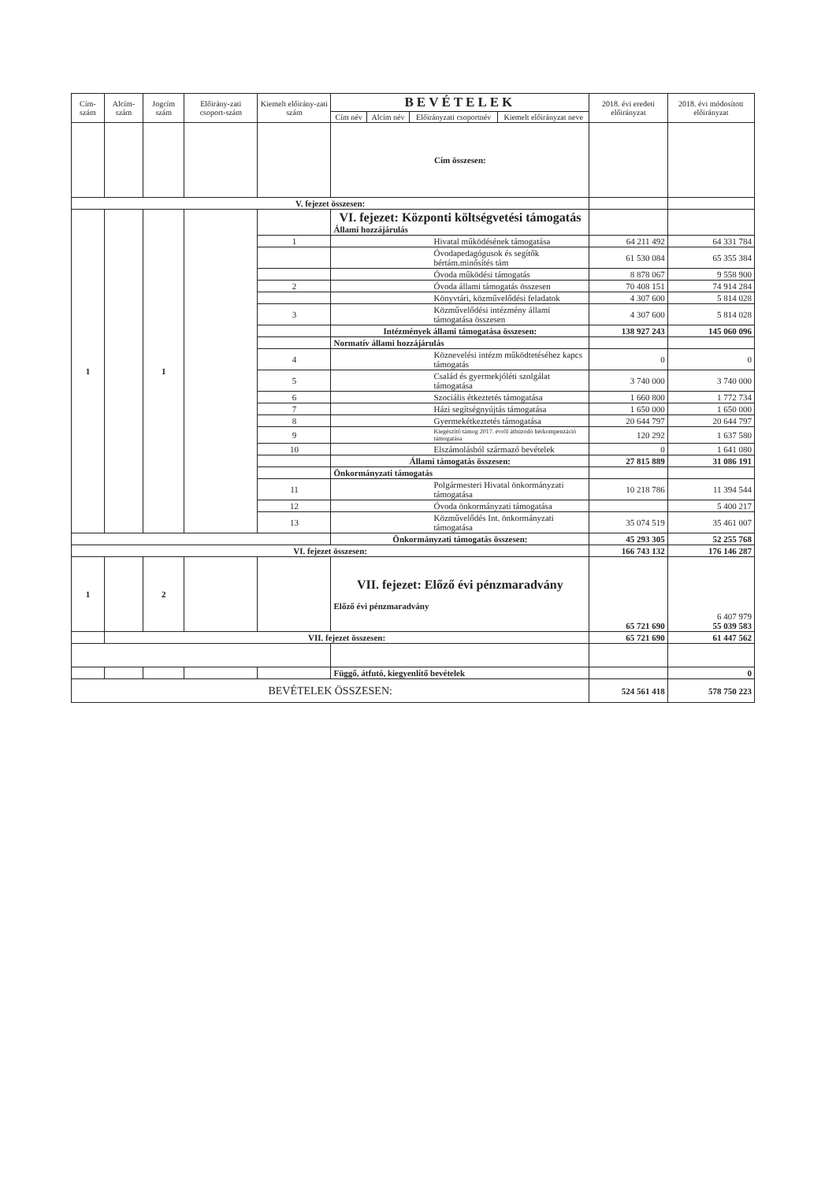| Cím-szám | Alcím-szám | Jogcím szám | Előirány-zati csoport-szám | Kiemelt előirány-zati szám | BEVÉTELEK | | | | 2018. évi eredeti előirányzat | 2018. évi módosított előirányzat |
| --- | --- | --- | --- | --- | --- | --- | --- | --- | --- | --- |
| | | | | | Cím név | Alcím név | Előirányzati csoportnév | Kiemelt előirányzat neve | | |
| | | | | | Cím összesen: | | | | | |
| V. fejezet összesen: | | | | | | | | | | |
| 1 | | 1 | | | VI. fejezet: Központi költségvetési támogatás Állami hozzájárulás | | | | | |
| | | | | 1 | Hivatal működésének támogatása | | | | 64 211 492 | 64 331 784 |
| | | | | | Óvodapedagógusok és segítők bértám.minősítés tám | | | | 61 530 084 | 65 355 384 |
| | | | | | Óvoda működési támogatás | | | | 8 878 067 | 9 558 900 |
| | | | | 2 | Óvoda állami támogatás összesen | | | | 70 408 151 | 74 914 284 |
| | | | | | Könyvtári, közművelődési feladatok | | | | 4 307 600 | 5 814 028 |
| | | | | 3 | Közművelődési intézmény állami támogatása összesen | | | | 4 307 600 | 5 814 028 |
| | | | | | Intézmények állami támogatása összesen: | | | | 138 927 243 | 145 060 096 |
| | | | | | Normatív állami hozzájárulás | | | | | |
| | | | | 4 | Köznevelési intézm működtetéséhez kapcs támogatás | | | | 0 | 0 |
| | | | | 5 | Család és gyermekjóléti szolgálat támogatása | | | | 3 740 000 | 3 740 000 |
| | | | | 6 | Szociális étkeztetés támogatása | | | | 1 660 800 | 1 772 734 |
| | | | | 7 | Házi segítségnyújtás támogatása | | | | 1 650 000 | 1 650 000 |
| | | | | 8 | Gyermekétkeztetés támogatása | | | | 20 644 797 | 20 644 797 |
| | | | | 9 | Kiegészítő támog 2017. évről áthúzódó bérkompenzáció támogatása | | | | 120 292 | 1 637 580 |
| | | | | 10 | Elszámolásból származó bevételek | | | | 0 | 1 641 080 |
| | | | | | Állami támogatás összesen: | | | | 27 815 889 | 31 086 191 |
| | | | | | Önkormányzati támogatás | | | | | |
| | | | | 11 | Polgármesteri Hivatal önkormányzati támogatása | | | | 10 218 786 | 11 394 544 |
| | | | | 12 | Óvoda önkormányzati támogatása | | | | | 5 400 217 |
| | | | | 13 | Közművelődés Int. önkormányzati támogatása | | | | 35 074 519 | 35 461 007 |
| | | | | | Önkormányzati támogatás összesen: | | | | 45 293 305 | 52 255 768 |
| VI. fejezet összesen: | | | | | | | | | 166 743 132 | 176 146 287 |
| 1 | | 2 | | | VII. fejezet: Előző évi pénzmaradvány Előző évi pénzmaradvány | | | | 65 721 690 | 6 407 979 55 039 583 |
| | VII. fejezet összesen: | | | | | | | | 65 721 690 | 61 447 562 |
| | | | | | Függő, átfutó, kiegyenlítő bevételek | | | | | 0 |
| BEVÉTELEK ÖSSZESEN: | | | | | | | | | 524 561 418 | 578 750 223 |